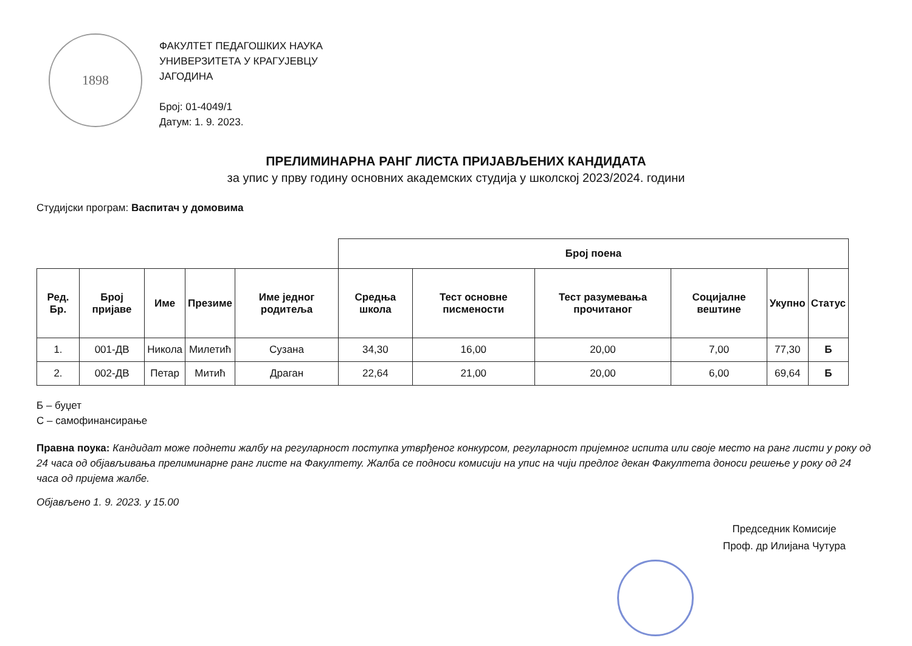1898
ФАКУЛТЕТ ПЕДАГОШКИХ НАУКА
УНИВЕРЗИТЕТА У КРАГУЈЕВЦУ
ЈАГОДИНА
Број: 01-4049/1
Датум: 1. 9. 2023.
ПРЕЛИМИНАРНА РАНГ ЛИСТА ПРИЈАВЉЕНИХ КАНДИДАТА
за упис у прву годину основних академских студија у школској 2023/2024. години
Студијски програм: Васпитач у домовима
| | | | | | Број поена | | | | | | |
| --- | --- | --- | --- | --- | --- | --- | --- | --- | --- | --- | --- |
| Ред. Бр. | Број пријаве | Име | Презиме | Име једног родитеља | Средња школа | Тест основне писмености | Тест разумевања прочитаног | Социјалне вештине | Укупно | Статус | |
| 1. | 001-ДВ | Никола | Милетић | Сузана | 34,30 | 16,00 | 20,00 | 7,00 | 77,30 | Б | |
| 2. | 002-ДВ | Петар | Митић | Драган | 22,64 | 21,00 | 20,00 | 6,00 | 69,64 | Б | |
Б – буџет
С – самофинансирање
Правна поука: Кандидат може поднети жалбу на регуларност поступка утврђеног конкурсом, регуларност пријемног испита или своје место на ранг листи у року од 24 часа од објављивања прелиминарне ранг листе на Факултету. Жалба се подноси комисији на упис на чији предлог декан Факултета доноси решење у року од 24 часа од пријема жалбе.
Објављено 1. 9. 2023. у 15.00
Председник Комисије
Проф. др Илијана Чутура